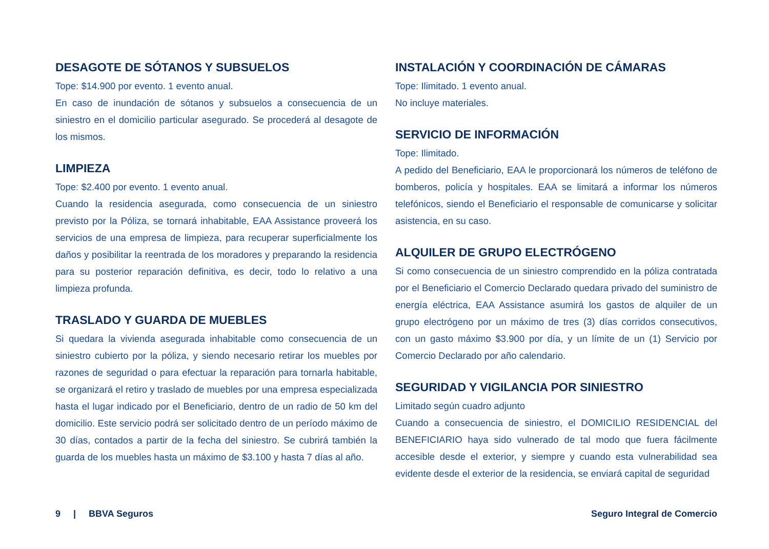DESAGOTE DE SÓTANOS Y SUBSUELOS
Tope: $14.900 por evento. 1 evento anual.
En caso de inundación de sótanos y subsuelos a consecuencia de un siniestro en el domicilio particular asegurado. Se procederá al desagote de los mismos.
LIMPIEZA
Tope: $2.400 por evento. 1 evento anual.
Cuando la residencia asegurada, como consecuencia de un siniestro previsto por la Póliza, se tornará inhabitable, EAA Assistance proveerá los servicios de una empresa de limpieza, para recuperar superficialmente los daños y posibilitar la reentrada de los moradores y preparando la residencia para su posterior reparación definitiva, es decir, todo lo relativo a una limpieza profunda.
TRASLADO Y GUARDA DE MUEBLES
Si quedara la vivienda asegurada inhabitable como consecuencia de un siniestro cubierto por la póliza, y siendo necesario retirar los muebles por razones de seguridad o para efectuar la reparación para tornarla habitable, se organizará el retiro y traslado de muebles por una empresa especializada hasta el lugar indicado por el Beneficiario, dentro de un radio de 50 km del domicilio. Este servicio podrá ser solicitado dentro de un período máximo de 30 días, contados a partir de la fecha del siniestro. Se cubrirá también la guarda de los muebles hasta un máximo de $3.100 y hasta 7 días al año.
INSTALACIÓN Y COORDINACIÓN DE CÁMARAS
Tope: Ilimitado. 1 evento anual.
No incluye materiales.
SERVICIO DE INFORMACIÓN
Tope: Ilimitado.
A pedido del Beneficiario, EAA le proporcionará los números de teléfono de bomberos, policía y hospitales. EAA se limitará a informar los números telefónicos, siendo el Beneficiario el responsable de comunicarse y solicitar asistencia, en su caso.
ALQUILER DE GRUPO ELECTRÓGENO
Si como consecuencia de un siniestro comprendido en la póliza contratada por el Beneficiario el Comercio Declarado quedara privado del suministro de energía eléctrica, EAA Assistance asumirá los gastos de alquiler de un grupo electrógeno por un máximo de tres (3) días corridos consecutivos, con un gasto máximo $3.900 por día, y un límite de un (1) Servicio por Comercio Declarado por año calendario.
SEGURIDAD Y VIGILANCIA POR SINIESTRO
Limitado según cuadro adjunto
Cuando a consecuencia de siniestro, el DOMICILIO RESIDENCIAL del BENEFICIARIO haya sido vulnerado de tal modo que fuera fácilmente accesible desde el exterior, y siempre y cuando esta vulnerabilidad sea evidente desde el exterior de la residencia, se enviará capital de seguridad
9 | BBVA Seguros Seguro Integral de Comercio